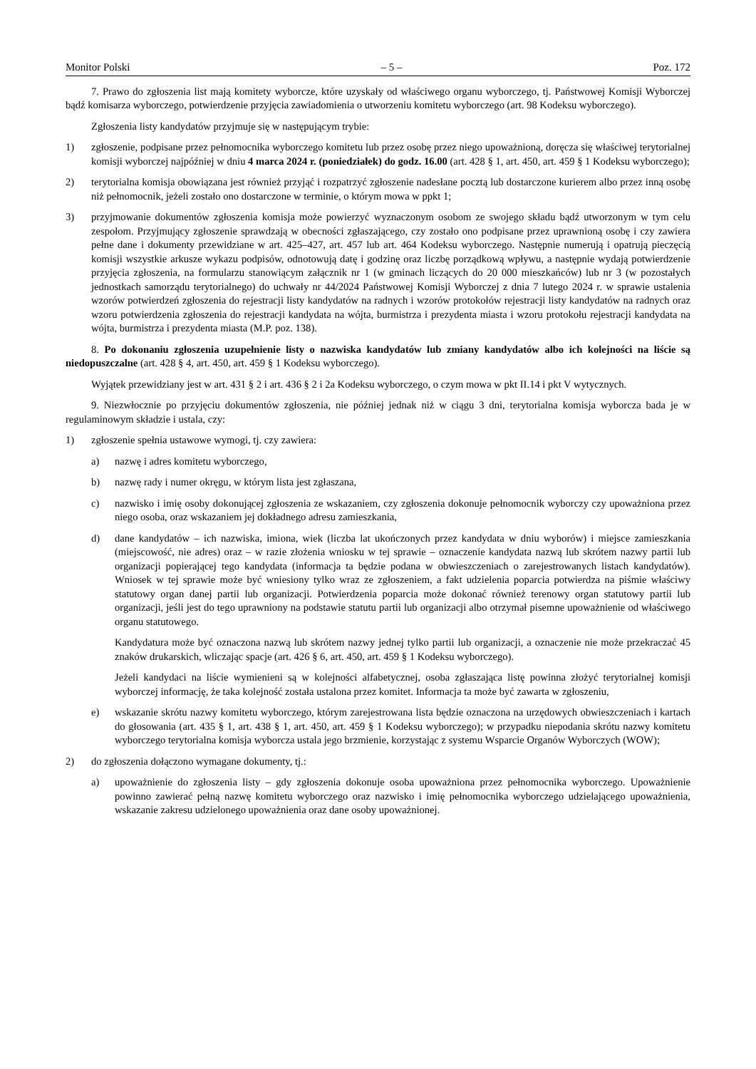Monitor Polski – 5 – Poz. 172
7. Prawo do zgłoszenia list mają komitety wyborcze, które uzyskały od właściwego organu wyborczego, tj. Państwowej Komisji Wyborczej bądź komisarza wyborczego, potwierdzenie przyjęcia zawiadomienia o utworzeniu komitetu wyborczego (art. 98 Kodeksu wyborczego).
Zgłoszenia listy kandydatów przyjmuje się w następującym trybie:
1) zgłoszenie, podpisane przez pełnomocnika wyborczego komitetu lub przez osobę przez niego upoważnioną, doręcza się właściwej terytorialnej komisji wyborczej najpóźniej w dniu 4 marca 2024 r. (poniedziałek) do godz. 16.00 (art. 428 § 1, art. 450, art. 459 § 1 Kodeksu wyborczego);
2) terytorialna komisja obowiązana jest również przyjąć i rozpatrzyć zgłoszenie nadesłane pocztą lub dostarczone kurierem albo przez inną osobę niż pełnomocnik, jeżeli zostało ono dostarczone w terminie, o którym mowa w ppkt 1;
3) przyjmowanie dokumentów zgłoszenia komisja może powierzyć wyznaczonym osobom ze swojego składu bądź utworzonym w tym celu zespołom. Przyjmujący zgłoszenie sprawdzają w obecności zgłaszającego, czy zostało ono podpisane przez uprawnioną osobę i czy zawiera pełne dane i dokumenty przewidziane w art. 425–427, art. 457 lub art. 464 Kodeksu wyborczego. Następnie numerują i opatrują pieczęcią komisji wszystkie arkusze wykazu podpisów, odnotowują datę i godzinę oraz liczbę porządkową wpływu, a następnie wydają potwierdzenie przyjęcia zgłoszenia, na formularzu stanowiącym załącznik nr 1 (w gminach liczących do 20 000 mieszkańców) lub nr 3 (w pozostałych jednostkach samorządu terytorialnego) do uchwały nr 44/2024 Państwowej Komisji Wyborczej z dnia 7 lutego 2024 r. w sprawie ustalenia wzorów potwierdzeń zgłoszenia do rejestracji listy kandydatów na radnych i wzorów protokołów rejestracji listy kandydatów na radnych oraz wzoru potwierdzenia zgłoszenia do rejestracji kandydata na wójta, burmistrza i prezydenta miasta i wzoru protokołu rejestracji kandydata na wójta, burmistrza i prezydenta miasta (M.P. poz. 138).
8. Po dokonaniu zgłoszenia uzupełnienie listy o nazwiska kandydatów lub zmiany kandydatów albo ich kolejności na liście są niedopuszczalne (art. 428 § 4, art. 450, art. 459 § 1 Kodeksu wyborczego).
Wyjątek przewidziany jest w art. 431 § 2 i art. 436 § 2 i 2a Kodeksu wyborczego, o czym mowa w pkt II.14 i pkt V wytycznych.
9. Niezwłocznie po przyjęciu dokumentów zgłoszenia, nie później jednak niż w ciągu 3 dni, terytorialna komisja wyborcza bada je w regulaminowym składzie i ustala, czy:
1) zgłoszenie spełnia ustawowe wymogi, tj. czy zawiera:
a) nazwę i adres komitetu wyborczego,
b) nazwę rady i numer okręgu, w którym lista jest zgłaszana,
c) nazwisko i imię osoby dokonującej zgłoszenia ze wskazaniem, czy zgłoszenia dokonuje pełnomocnik wyborczy czy upoważniona przez niego osoba, oraz wskazaniem jej dokładnego adresu zamieszkania,
d) dane kandydatów – ich nazwiska, imiona, wiek (liczba lat ukończonych przez kandydata w dniu wyborów) i miejsce zamieszkania (miejscowość, nie adres) oraz – w razie złożenia wniosku w tej sprawie – oznaczenie kandydata nazwą lub skrótem nazwy partii lub organizacji popierającej tego kandydata (informacja ta będzie podana w obwieszczeniach o zarejestrowanych listach kandydatów). Wniosek w tej sprawie może być wniesiony tylko wraz ze zgłoszeniem, a fakt udzielenia poparcia potwierdza na piśmie właściwy statutowy organ danej partii lub organizacji. Potwierdzenia poparcia może dokonać również terenowy organ statutowy partii lub organizacji, jeśli jest do tego uprawniony na podstawie statutu partii lub organizacji albo otrzymał pisemne upoważnienie od właściwego organu statutowego.
Kandydatura może być oznaczona nazwą lub skrótem nazwy jednej tylko partii lub organizacji, a oznaczenie nie może przekraczać 45 znaków drukarskich, wliczając spacje (art. 426 § 6, art. 450, art. 459 § 1 Kodeksu wyborczego).
Jeżeli kandydaci na liście wymienieni są w kolejności alfabetycznej, osoba zgłaszająca listę powinna złożyć terytorialnej komisji wyborczej informację, że taka kolejność została ustalona przez komitet. Informacja ta może być zawarta w zgłoszeniu,
e) wskazanie skrótu nazwy komitetu wyborczego, którym zarejestrowana lista będzie oznaczona na urzędowych obwieszczeniach i kartach do głosowania (art. 435 § 1, art. 438 § 1, art. 450, art. 459 § 1 Kodeksu wyborczego); w przypadku niepodania skrótu nazwy komitetu wyborczego terytorialna komisja wyborcza ustala jego brzmienie, korzystając z systemu Wsparcie Organów Wyborczych (WOW);
2) do zgłoszenia dołączono wymagane dokumenty, tj.:
a) upoważnienie do zgłoszenia listy – gdy zgłoszenia dokonuje osoba upoważniona przez pełnomocnika wyborczego. Upoważnienie powinno zawierać pełną nazwę komitetu wyborczego oraz nazwisko i imię pełnomocnika wyborczego udzielającego upoważnienia, wskazanie zakresu udzielonego upoważnienia oraz dane osoby upoważnionej.